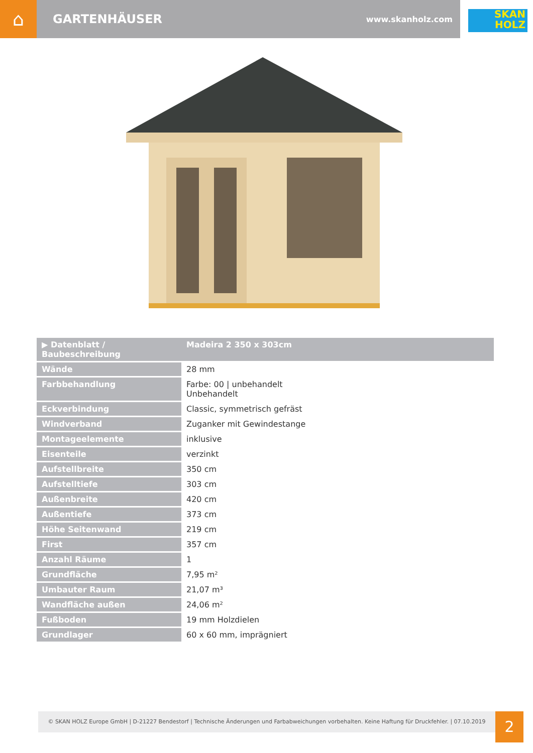⌂
GARTENHÄUSER
www.skanholz.com
SKAN
HOLZ
| ▶ Datenblatt / Baubeschreibung | Madeira 2 350 x 303cm |
| Wände | 28 mm |
| Farbbehandlung | Farbe: 00 / unbehandelt Unbehandelt |
| Eckverbindung | Classic, symmetrisch gefräst |
| Windverband | Zuganker mit Gewindestange |
| Montageelemente | inklusive |
| Eisenteile | verzinkt |
| Aufstellbreite | 350 cm |
| Aufstelltiefe | 303 cm |
| Außenbreite | 420 cm |
| Außentiefe | 373 cm |
| Höhe Seitenwand | 219 cm |
| First | 357 cm |
| Anzahl Räume | 1 |
| Grundfläche | 7,95 m² |
| Umbauter Raum | 21,07 m³ |
| Wandfläche außen | 24,06 m² |
| Fußboden | 19 mm Holzdielen |
| Grundlager | 60 x 60 mm, imprägniert |
© SKAN HOLZ Europe GmbH | D-21227 Bendestorf | Technische Änderungen und Farbabweichungen vorbehalten. Keine Haftung für Druckfehler. | 07.10.2019
2